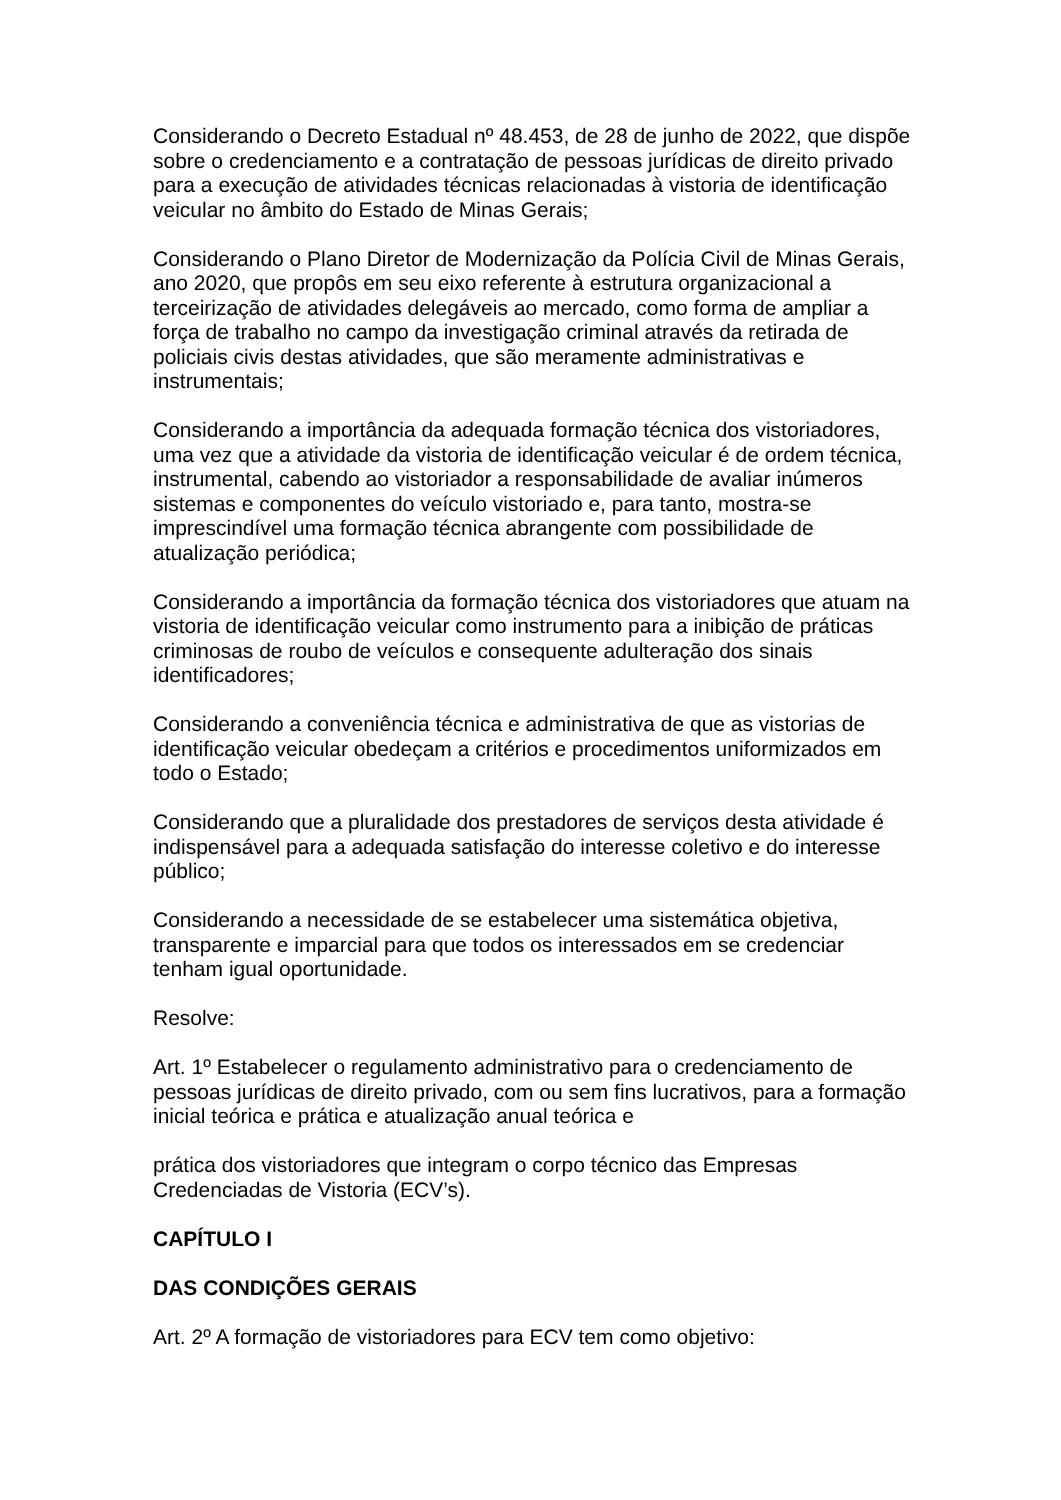Considerando o Decreto Estadual nº 48.453, de 28 de junho de 2022, que dispõe sobre o credenciamento e a contratação de pessoas jurídicas de direito privado para a execução de atividades técnicas relacionadas à vistoria de identificação veicular no âmbito do Estado de Minas Gerais;
Considerando o Plano Diretor de Modernização da Polícia Civil de Minas Gerais, ano 2020, que propôs em seu eixo referente à estrutura organizacional a terceirização de atividades delegáveis ao mercado, como forma de ampliar a força de trabalho no campo da investigação criminal através da retirada de policiais civis destas atividades, que são meramente administrativas e instrumentais;
Considerando a importância da adequada formação técnica dos vistoriadores, uma vez que a atividade da vistoria de identificação veicular é de ordem técnica, instrumental, cabendo ao vistoriador a responsabilidade de avaliar inúmeros sistemas e componentes do veículo vistoriado e, para tanto, mostra-se imprescindível uma formação técnica abrangente com possibilidade de atualização periódica;
Considerando a importância da formação técnica dos vistoriadores que atuam na vistoria de identificação veicular como instrumento para a inibição de práticas criminosas de roubo de veículos e consequente adulteração dos sinais identificadores;
Considerando a conveniência técnica e administrativa de que as vistorias de identificação veicular obedeçam a critérios e procedimentos uniformizados em todo o Estado;
Considerando que a pluralidade dos prestadores de serviços desta atividade é indispensável para a adequada satisfação do interesse coletivo e do interesse público;
Considerando a necessidade de se estabelecer uma sistemática objetiva, transparente e imparcial para que todos os interessados em se credenciar tenham igual oportunidade.
Resolve:
Art. 1º Estabelecer o regulamento administrativo para o credenciamento de pessoas jurídicas de direito privado, com ou sem fins lucrativos, para a formação inicial teórica e prática e atualização anual teórica e
prática dos vistoriadores que integram o corpo técnico das Empresas Credenciadas de Vistoria (ECV’s).
CAPÍTULO I
DAS CONDIÇÕES GERAIS
Art. 2º A formação de vistoriadores para ECV tem como objetivo: